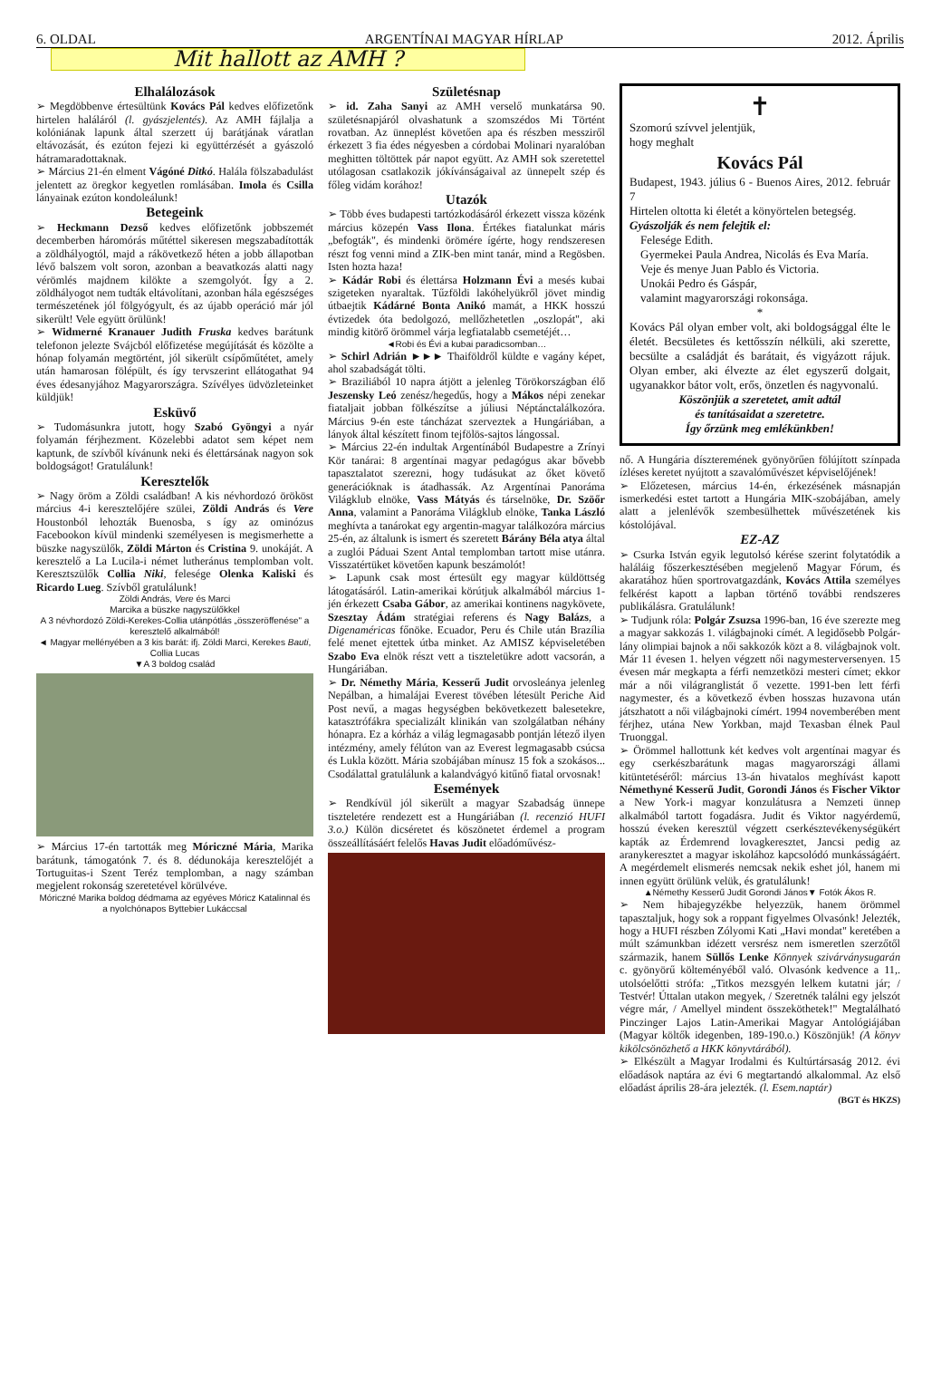6. OLDAL ARGENTÍNAI MAGYAR HÍRLAP 2012. Április
Mit hallott az AMH ?
Elhalálozások
➢ Megdöbbenve értesültünk Kovács Pál kedves előfizetőnk hirtelen haláláról (l. gyászjelentés). Az AMH fájlalja a kolóniának lapunk által szerzett új barátjának váratlan eltávozását, és ezúton fejezi ki együttérzését a gyászoló hátramaradottaknak.
➢ Március 21-én elment Vágóné Ditkó. Halála fölszabadulást jelentett az öregkor kegyetlen romlásában. Imola és Csilla lányainak ezúton kondoleálunk!
Betegeink
➢ Heckmann Dezső kedves előfizetőnk jobbszemét decemberben háromórás műtéttel sikeresen megszabadították a zöldhályogtól, majd a rákövetkező héten a jobb állapotban lévő balszem volt soron, azonban a beavatkozás alatti nagy vérömlés majdnem kilökte a szemgolyót. Így a 2. zöldhályogot nem tudták eltávolítani, azonban hála egészséges természetének jól fölgyógyult, és az újabb operáció már jól sikerült! Vele együtt örülünk!
➢ Widmerné Kranauer Judith Fruska kedves barátunk telefonon jelezte Svájcból előfizetése megújítását és közölte a hónap folyamán megtörtént, jól sikerült csípőműtétet, amely után hamarosan fölépült, és így tervszerint ellátogathat 94 éves édesanyjához Magyarországra. Szívélyes üdvözleteinket küldjük!
Esküvő
➢ Tudomásunkra jutott, hogy Szabó Gyöngyi a nyár folyamán férjhezment. Közelebbi adatot sem képet nem kaptunk, de szívből kívánunk neki és élettársának nagyon sok boldogságot! Gratulálunk!
Keresztelők
➢ Nagy öröm a Zöldi családban! A kis névhordozó örököst március 4-i keresztelőjére szülei, Zöldi András és Vere Houstonból lehozták Buenosba, s így az ominózus Facebookon kívül mindenki személyesen is megismerhette a büszke nagyszülők, Zöldi Márton és Cristina 9. unokáját. A keresztelő a La Lucila-i német lutheránus templomban volt. Keresztszülők Collia Niki, felesége Olenka Kaliski és Ricardo Lueg. Szívből gratulálunk!
Zöldi András, Vere és Marci
Marcika a büszke nagyszülőkkel
A 3 névhordozó Zöldi-Kerekes-Collia utánpótlás „összeröffenése" a keresztelő alkalmából!
◄ Magyar mellényében a 3 kis barát: ifj. Zöldi Marci, Kerekes Bauti, Collia Lucas
▼A 3 boldog család
➢ Március 17-én tartották meg Móriczné Mária, Marika barátunk, támogatónk 7. és 8. dédunokája keresztelőjét a Tortuguitas-i Szent Teréz templomban, a nagy számban megjelent rokonság szeretetével körülvéve.
Móriczné Marika boldog dédmama az egyéves Móricz Katalinnal és a nyolchónapos Byttebier Lukáccsal
Születésnap
➢ id. Zaha Sanyi az AMH verselő munkatársa 90. születésnapjáról olvashatunk a szomszédos Mi Történt rovatban. Az ünneplést követően apa és részben messziről érkezett 3 fia édes négyesben a córdobai Molinari nyaralóban meghitten töltöttek pár napot együtt. Az AMH sok szeretettel utólagosan csatlakozik jókívánságaival az ünnepelt szép és főleg vidám korához!
Utazók
➢ Több éves budapesti tartózkodásáról érkezett vissza közénk március közepén Vass Ilona. Értékes fiatalunkat máris „befogták", és mindenki örömére ígérte, hogy rendszeresen részt fog venni mind a ZIK-ben mint tanár, mind a Regösben. Isten hozta haza!
➢ Kádár Robi és élettársa Holzmann Évi a mesés kubai szigeteken nyaraltak. Tűzföldi lakóhelyükről jövet mindig útbaejtik Kádárné Bonta Anikó mamát, a HKK hosszú évtizedek óta bedolgozó, mellőzhetetlen „oszlopát", aki mindig kitörő örömmel várja legfiatalabb csemetéjét…
◄Robi és Évi a kubai paradicsomban…
➢ Schirl Adrián ►►► Thaiföldről küldte e vagány képet, ahol szabadságát tölti.
➢ Braziliából 10 napra átjött a jelenleg Törökországban élő Jeszensky Leó zenész/hegedűs, hogy a Mákos népi zenekar fiataljait jobban fölkészítse a júliusi Néptánctalálkozóra. Március 9-én este táncházat szerveztek a Hungáriában, a lányok által készített finom tejfölös-sajtos lángossal.
➢ Március 22-én indultak Argentínából Budapestre a Zrínyi Kör tanárai: 8 argentínai magyar pedagógus akar bővebb tapasztalatot szerezni, hogy tudásukat az őket követő generációknak is átadhassák. Az Argentínai Panoráma Világklub elnöke, Vass Mátyás és társelnöke, Dr. Szöőr Anna, valamint a Panoráma Világklub elnöke, Tanka László meghívta a tanárokat egy argentin-magyar találkozóra március 25-én, az általunk is ismert és szeretett Bárány Béla atya által a zuglói Páduai Szent Antal templomban tartott mise utánra. Visszatértüket követően kapunk beszámolót!
➢ Lapunk csak most értesült egy magyar küldöttség látogatásáról. Latin-amerikai körútjuk alkalmából március 1-jén érkezett Csaba Gábor, az amerikai kontinens nagykövete, Szesztay Ádám stratégiai referens és Nagy Balázs, a Digenaméricas főnöke. Ecuador, Peru és Chile után Brazília felé menet ejtettek útba minket. Az AMISZ képviseletében Szabo Eva elnök részt vett a tiszteletükre adott vacsorán, a Hungáriában.
➢ Dr. Némethy Mária, Kesserű Judit orvosleánya jelenleg Nepálban, a himalájai Everest tövében létesült Periche Aid Post nevű, a magas hegységben bekövetkezett balesetekre, katasztrófákra specializált klinikán van szolgálatban néhány hónapra. Ez a kórház a világ legmagasabb pontján létező ilyen intézmény, amely félúton van az Everest legmagasabb csúcsa és Lukla között. Mária szobájában mínusz 15 fok a szokásos... Csodálattal gratulálunk a kalandvágyó kitűnő fiatal orvosnak!
Események
➢ Rendkívül jól sikerült a magyar Szabadság ünnepe tiszteletére rendezett est a Hungáriában (l. recenzió HUFI 3.o.) Külön dicséretet és köszönetet érdemel a program összeállításáért felelős Havas Judit előadóművész-
✝
Szomorú szívvel jelentjük,
hogy meghalt
Kovács Pál
Budapest, 1943. július 6 - Buenos Aires, 2012. február 7
Hirtelen oltotta ki életét a könyörtelen betegség.
Gyászolják és nem felejtik el:
Felesége Edith.
Gyermekei Paula Andrea, Nicolás és Eva María.
Veje és menye Juan Pablo és Victoria.
Unokái Pedro és Gáspár,
valamint magyarországi rokonsága.
*
Kovács Pál olyan ember volt, aki boldogsággal élte le életét. Becsületes és kettősszín nélküli, aki szerette, becsülte a családját és barátait, és vigyázott rájuk. Olyan ember, aki élvezte az élet egyszerű dolgait, ugyanakkor bátor volt, erős, önzetlen és nagyvonalú.
Köszönjük a szeretetet, amit adtál
és tanításaidat a szeretetre.
Így őrzünk meg emlékünkben!
nő. A Hungária díszteremének gyönyörűen fölújított színpada ízléses keretet nyújtott a szavalóművészet képviselőjének!
➢ Előzetesen, március 14-én, érkezésének másnapján ismerkedési estet tartott a Hungária MIK-szobájában, amely alatt a jelenlévők szembesülhettek művészetének kis kóstolójával.
EZ-AZ
➢ Csurka István egyik legutolsó kérése szerint folytatódik a haláláig főszerkesztésében megjelenő Magyar Fórum, és akaratához hűen sportrovatgazdánk, Kovács Attila személyes felkérést kapott a lapban történő további rendszeres publikálásra. Gratulálunk!
➢ Tudjunk róla: Polgár Zsuzsa 1996-ban, 16 éve szerezte meg a magyar sakkozás 1. világbajnoki címét. A legidősebb Polgár-lány olimpiai bajnok a női sakkozók közt a 8. világbajnok volt. Már 11 évesen 1. helyen végzett női nagymesterversenyen. 15 évesen már megkapta a férfi nemzetközi mesteri címet; ekkor már a női világranglistát ő vezette. 1991-ben lett férfi nagymester, és a következő évben hosszas huzavona után játszhatott a női világbajnoki címért. 1994 novemberében ment férjhez, utána New Yorkban, majd Texasban élnek Paul Truonggal.
➢ Örömmel hallottunk két kedves volt argentínai magyar és egy cserkészbarátunk magas magyarországi állami kitüntetéséről: március 13-án hivatalos meghívást kapott Némethyné Kesserű Judit, Gorondi János és Fischer Viktor a New York-i magyar konzulátusra a Nemzeti ünnep alkalmából tartott fogadásra. Judit és Viktor nagyérdemű, hosszú éveken keresztül végzett cserkésztevékenységükért kapták az Érdemrend lovagkeresztet, Jancsi pedig az aranykeresztet a magyar iskolához kapcsolódó munkásságáért. A megérdemelt elismerés nemcsak nekik eshet jól, hanem mi innen együtt örülünk velük, és gratulálunk!
▲Némethy Kesserű Judit Gorondi János▼ Fotók Ákos R.
➢ Nem hibajegyzékbe helyezzük, hanem örömmel tapasztaljuk, hogy sok a roppant figyelmes Olvasónk! Jelezték, hogy a HUFI részben Zólyomi Kati „Havi mondat" keretében a múlt számunkban idézett versrész nem ismeretlen szerzőtől származik, hanem Süllős Lenke Könnyek szivárványsugarán c. gyönyörű költeményéből való. Olvasónk kedvence a 11,. utolsóelőtti strófa: „Titkos mezsgyén lelkem kutatni jár; / Testvér! Úttalan utakon megyek, / Szeretnék találni egy jelszót végre már, / Amellyel mindent összeköthetek!" Megtalálható Pinczinger Lajos Latin-Amerikai Magyar Antológiájában (Magyar költők idegenben, 189-190.o.) Köszönjük! (A könyv kikölcsönözhető a HKK könyvtárából).
➢ Elkészült a Magyar Irodalmi és Kultúrtársaság 2012. évi előadások naptára az évi 6 megtartandó alkalommal. Az első előadást április 28-ára jelezték. (l. Esem.naptár)
(BGT és HKZS)